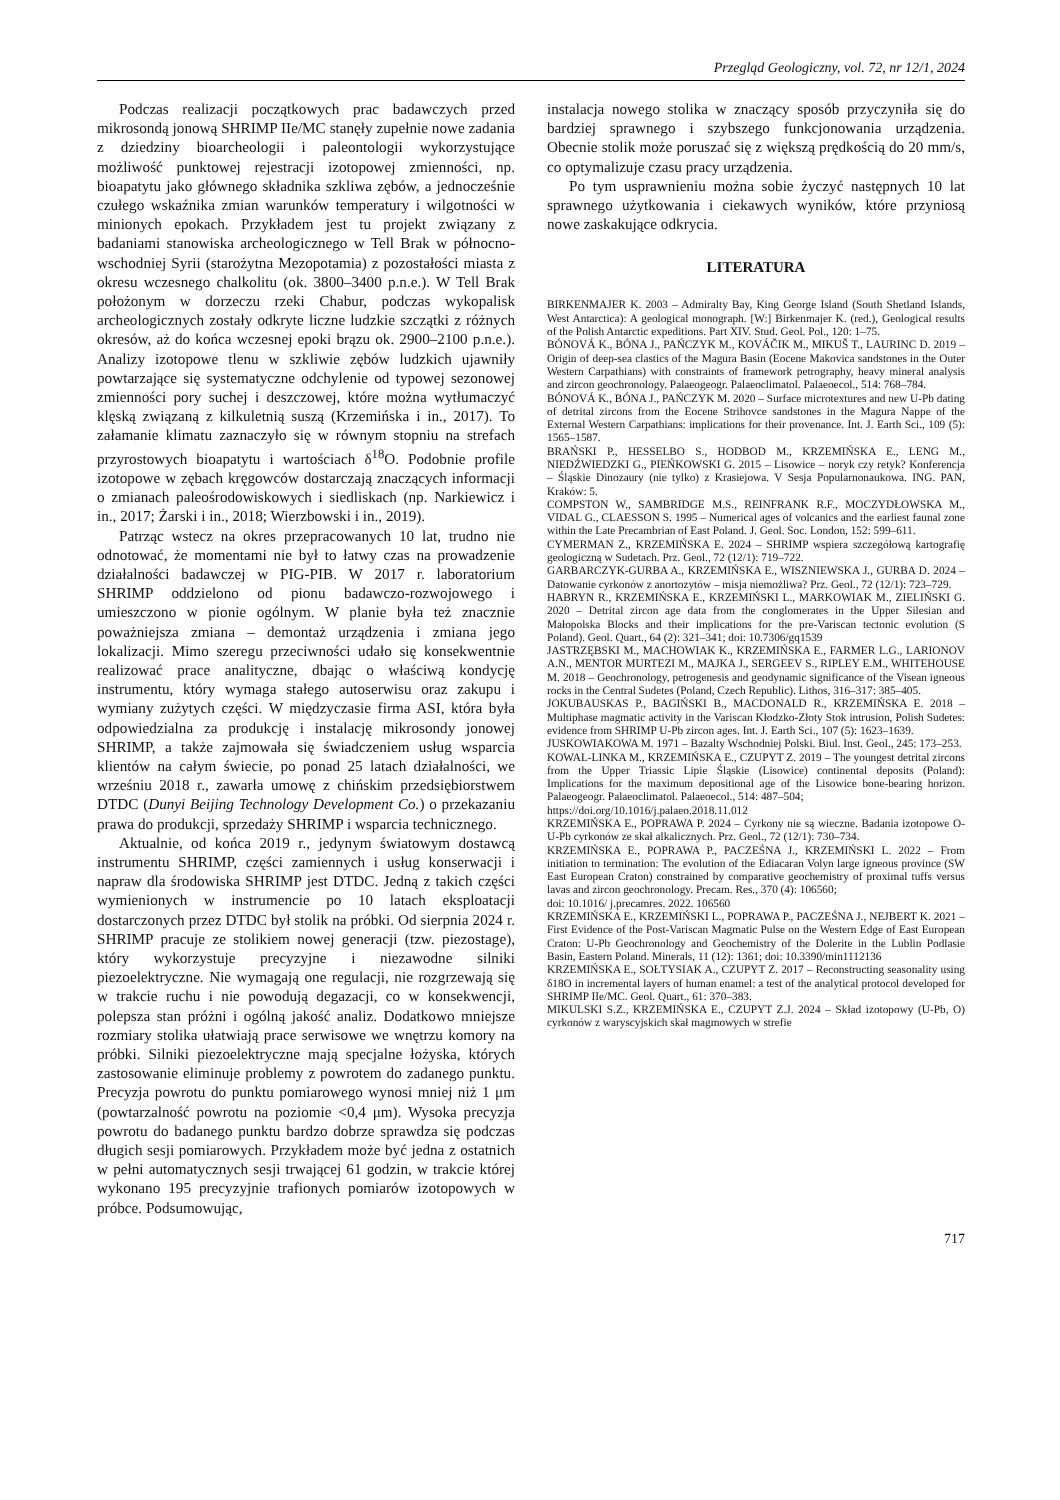Przegląd Geologiczny, vol. 72, nr 12/1, 2024
Podczas realizacji początkowych prac badawczych przed mikrosondą jonową SHRIMP IIe/MC stanęły zupełnie nowe zadania z dziedziny bioarcheologii i paleontologii wykorzystujące możliwość punktowej rejestracji izotopowej zmienności, np. bioapatytu jako głównego składnika szkliwa zębów, a jednocześnie czułego wskaźnika zmian warunków temperatury i wilgotności w minionych epokach. Przykładem jest tu projekt związany z badaniami stanowiska archeologicznego w Tell Brak w północno-wschodniej Syrii (starożytna Mezopotamia) z pozostałości miasta z okresu wczesnego chalkolitu (ok. 3800–3400 p.n.e.). W Tell Brak położonym w dorzeczu rzeki Chabur, podczas wykopalisk archeologicznych zostały odkryte liczne ludzkie szczątki z różnych okresów, aż do końca wczesnej epoki brązu ok. 2900–2100 p.n.e.). Analizy izotopowe tlenu w szkliwie zębów ludzkich ujawniły powtarzające się systematyczne odchylenie od typowej sezonowej zmienności pory suchej i deszczowej, które można wytłumaczyć klęską związaną z kilkuletnią suszą (Krzemińska i in., 2017). To załamanie klimatu zaznaczyło się w równym stopniu na strefach przyrostowych bioapatytu i wartościach δ<sup>18</sup>O. Podobnie profile izotopowe w zębach kręgowców dostarczają znaczących informacji o zmianach paleośrodowiskowych i siedliskach (np. Narkiewicz i in., 2017; Żarski i in., 2018; Wierzbowski i in., 2019).
Patrząc wstecz na okres przepracowanych 10 lat, trudno nie odnotować, że momentami nie był to łatwy czas na prowadzenie działalności badawczej w PIG-PIB. W 2017 r. laboratorium SHRIMP oddzielono od pionu badawczo-rozwojowego i umieszczono w pionie ogólnym. W planie była też znacznie poważniejsza zmiana – demontaż urządzenia i zmiana jego lokalizacji. Mimo szeregu przeciwności udało się konsekwentnie realizować prace analityczne, dbając o właściwą kondycję instrumentu, który wymaga stałego autoserwisu oraz zakupu i wymiany zużytych części. W międzyczasie firma ASI, która była odpowiedzialna za produkcję i instalację mikrosondy jonowej SHRIMP, a także zajmowała się świadczeniem usług wsparcia klientów na całym świecie, po ponad 25 latach działalności, we wrześniu 2018 r., zawarła umowę z chińskim przedsiębiorstwem DTDC (Dunyi Beijing Technology Development Co.) o przekazaniu prawa do produkcji, sprzedaży SHRIMP i wsparcia technicznego.
Aktualnie, od końca 2019 r., jedynym światowym dostawcą instrumentu SHRIMP, części zamiennych i usług konserwacji i napraw dla środowiska SHRIMP jest DTDC. Jedną z takich części wymienionych w instrumencie po 10 latach eksploatacji dostarczonych przez DTDC był stolik na próbki. Od sierpnia 2024 r. SHRIMP pracuje ze stolikiem nowej generacji (tzw. piezostage), który wykorzystuje precyzyjne i niezawodne silniki piezoelektryczne. Nie wymagają one regulacji, nie rozgrzewają się w trakcie ruchu i nie powodują degazacji, co w konsekwencji, polepsza stan próżni i ogólną jakość analiz. Dodatkowo mniejsze rozmiary stolika ułatwiają prace serwisowe we wnętrzu komory na próbki. Silniki piezoelektryczne mają specjalne łożyska, których zastosowanie eliminuje problemy z powrotem do zadanego punktu. Precyzja powrotu do punktu pomiarowego wynosi mniej niż 1 μm (powtarzalność powrotu na poziomie <0,4 μm). Wysoka precyzja powrotu do badanego punktu bardzo dobrze sprawdza się podczas długich sesji pomiarowych. Przykładem może być jedna z ostatnich w pełni automatycznych sesji trwającej 61 godzin, w trakcie której wykonano 195 precyzyjnie trafionych pomiarów izotopowych w próbce. Podsumowując,
instalacja nowego stolika w znaczący sposób przyczyniła się do bardziej sprawnego i szybszego funkcjonowania urządzenia. Obecnie stolik może poruszać się z większą prędkością do 20 mm/s, co optymalizuje czasu pracy urządzenia.
Po tym usprawnieniu można sobie życzyć następnych 10 lat sprawnego użytkowania i ciekawych wyników, które przyniosą nowe zaskakujące odkrycia.
LITERATURA
BIRKENMAJER K. 2003 – Admiralty Bay, King George Island (South Shetland Islands, West Antarctica): A geological monograph. [W:] Birkenmajer K. (red.), Geological results of the Polish Antarctic expeditions. Part XIV. Stud. Geol. Pol., 120: 1–75.
BÓNOVÁ K., BÓNA J., PAŃCZYK M., KOVÁČIK M., MIKUŠ T., LAURINC D. 2019 – Origin of deep-sea clastics of the Magura Basin (Eocene Makovica sandstones in the Outer Western Carpathians) with constraints of framework petrography, heavy mineral analysis and zircon geochronology. Palaeogeogr. Palaeoclimatol. Palaeoecol., 514: 768–784.
BÓNOVÁ K., BÓNA J., PAŃCZYK M. 2020 – Surface microtextures and new U-Pb dating of detrital zircons from the Eocene Strihovce sandstones in the Magura Nappe of the External Western Carpathians: implications for their provenance. Int. J. Earth Sci., 109 (5): 1565–1587.
BRAŃSKI P., HESSELBO S., HODBOD M., KRZEMIŃSKA E., LENG M., NIEDŹWIEDZKI G., PIEŃKOWSKI G. 2015 – Lisowice – noryk czy retyk? Konferencja – Śląskie Dinozaury (nie tylko) z Krasiejowa. V Sesja Popularnonaukowa. ING. PAN, Kraków: 5.
COMPSTON W., SAMBRIDGE M.S., REINFRANK R.F., MOCZYDŁOWSKA M., VIDAL G., CLAESSON S. 1995 – Numerical ages of volcanics and the earliest faunal zone within the Late Precambrian of East Poland. J. Geol. Soc. London, 152: 599–611.
CYMERMAN Z., KRZEMIŃSKA E. 2024 – SHRIMP wspiera szczegółową kartografię geologiczną w Sudetach. Prz. Geol., 72 (12/1): 719–722.
GARBARCZYK-GURBA A., KRZEMIŃSKA E., WISZNIEWSKA J., GURBA D. 2024 – Datowanie cyrkonów z anortozytów – misja niemożliwa? Prz. Geol., 72 (12/1): 723–729.
HABRYN R., KRZEMIŃSKA E., KRZEMIŃSKI L., MARKOWIAK M., ZIELIŃSKI G. 2020 – Detrital zircon age data from the conglomerates in the Upper Silesian and Małopolska Blocks and their implications for the pre-Variscan tectonic evolution (S Poland). Geol. Quart., 64 (2): 321–341; doi: 10.7306/gq1539
JASTRZĘBSKI M., MACHOWIAK K., KRZEMIŃSKA E., FARMER L.G., LARIONOV A.N., MENTOR MURTEZI M., MAJKA J., SERGEEV S., RIPLEY E.M., WHITEHOUSE M. 2018 – Geochronology, petrogenesis and geodynamic significance of the Visean igneous rocks in the Central Sudetes (Poland, Czech Republic). Lithos, 316–317: 385–405.
JOKUBAUSKAS P., BAGIŃSKI B., MACDONALD R., KRZEMIŃSKA E. 2018 – Multiphase magmatic activity in the Variscan Kłodzko-Złoty Stok intrusion, Polish Sudetes: evidence from SHRIMP U-Pb zircon ages. Int. J. Earth Sci., 107 (5): 1623–1639.
JUSKOWIAKOWA M. 1971 – Bazalty Wschodniej Polski. Biul. Inst. Geol., 245: 173–253.
KOWAL-LINKA M., KRZEMIŃSKA E., CZUPYT Z. 2019 – The youngest detrital zircons from the Upper Triassic Lipie Śląskie (Lisowice) continental deposits (Poland): Implications for the maximum depositional age of the Lisowice bone-bearing horizon. Palaeogeogr. Palaeoclimatol. Palaeoecol., 514: 487–504;
https://doi.org/10.1016/j.palaeo.2018.11.012
KRZEMIŃSKA E., POPRAWA P. 2024 – Cyrkony nie są wieczne. Badania izotopowe O-U-Pb cyrkonów ze skał alkalicznych. Prz. Geol., 72 (12/1): 730–734.
KRZEMIŃSKA E., POPRAWA P., PACZEŚNA J., KRZEMIŃSKI L. 2022 – From initiation to termination: The evolution of the Ediacaran Volyn large igneous province (SW East European Craton) constrained by comparative geochemistry of proximal tuffs versus lavas and zircon geochronology. Precam. Res., 370 (4): 106560;
doi: 10.1016/ j.precamres. 2022. 106560
KRZEMIŃSKA E., KRZEMIŃSKI L., POPRAWA P., PACZEŚNA J., NEJBERT K. 2021 – First Evidence of the Post-Variscan Magmatic Pulse on the Western Edge of East European Craton: U-Pb Geochronology and Geochemistry of the Dolerite in the Lublin Podlasie Basin, Eastern Poland. Minerals, 11 (12): 1361; doi: 10.3390/min1112136
KRZEMIŃSKA E., SOŁTYSIAK A., CZUPYT Z. 2017 – Reconstructing seasonality using δ18O in incremental layers of human enamel: a test of the analytical protocol developed for SHRIMP IIe/MC. Geol. Quart., 61: 370–383.
MIKULSKI S.Z., KRZEMIŃSKA E., CZUPYT Z.J. 2024 – Skład izotopowy (U-Pb, O) cyrkonów z waryscyjskich skał magmowych w strefie
717